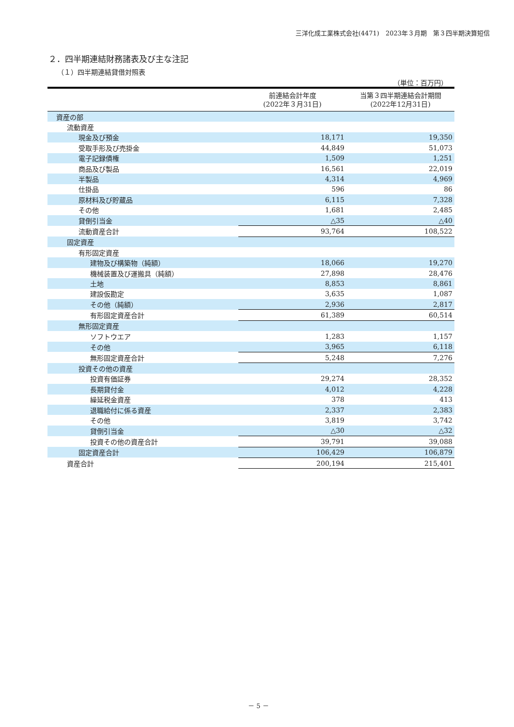三洋化成工業株式会社(4471)　2023年３月期　第３四半期決算短信
２．四半期連結財務諸表及び主な注記
（１）四半期連結貸借対照表
（単位：百万円）
| | 前連結会計年度 (2022年３月31日) | 当第３四半期連結会計期間 (2022年12月31日) |
| --- | --- | --- |
| 資産の部 | | |
| 流動資産 | | |
| 現金及び預金 | 18,171 | 19,350 |
| 受取手形及び売掛金 | 44,849 | 51,073 |
| 電子記録債権 | 1,509 | 1,251 |
| 商品及び製品 | 16,561 | 22,019 |
| 半製品 | 4,314 | 4,969 |
| 仕掛品 | 596 | 86 |
| 原材料及び貯蔵品 | 6,115 | 7,328 |
| その他 | 1,681 | 2,485 |
| 貸倒引当金 | △35 | △40 |
| 流動資産合計 | 93,764 | 108,522 |
| 固定資産 | | |
| 有形固定資産 | | |
| 建物及び構築物（純額） | 18,066 | 19,270 |
| 機械装置及び運搬具（純額） | 27,898 | 28,476 |
| 土地 | 8,853 | 8,861 |
| 建設仮勘定 | 3,635 | 1,087 |
| その他（純額） | 2,936 | 2,817 |
| 有形固定資産合計 | 61,389 | 60,514 |
| 無形固定資産 | | |
| ソフトウエア | 1,283 | 1,157 |
| その他 | 3,965 | 6,118 |
| 無形固定資産合計 | 5,248 | 7,276 |
| 投資その他の資産 | | |
| 投資有価証券 | 29,274 | 28,352 |
| 長期貸付金 | 4,012 | 4,228 |
| 繰延税金資産 | 378 | 413 |
| 退職給付に係る資産 | 2,337 | 2,383 |
| その他 | 3,819 | 3,742 |
| 貸倒引当金 | △30 | △32 |
| 投資その他の資産合計 | 39,791 | 39,088 |
| 固定資産合計 | 106,429 | 106,879 |
| 資産合計 | 200,194 | 215,401 |
－ 5 －